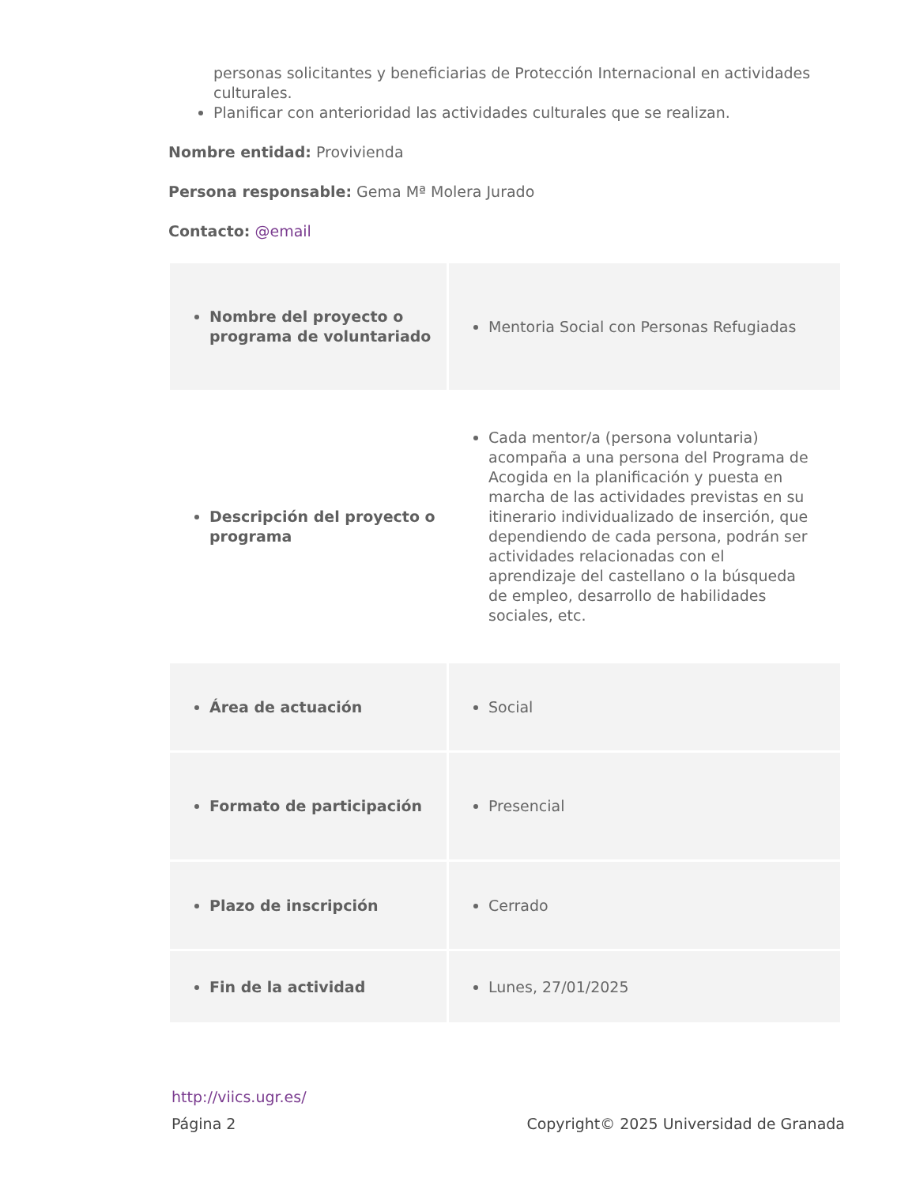personas solicitantes y beneficiarias de Protección Internacional en actividades culturales.
Planificar con anterioridad las actividades culturales que se realizan.
Nombre entidad: Provivienda
Persona responsable: Gema Mª Molera Jurado
Contacto: @email
| Nombre del proyecto o programa de voluntariado | Mentoria Social con Personas Refugiadas |
| Descripción del proyecto o programa | Cada mentor/a (persona voluntaria) acompaña a una persona del Programa de Acogida en la planificación y puesta en marcha de las actividades previstas en su itinerario individualizado de inserción, que dependiendo de cada persona, podrán ser actividades relacionadas con el aprendizaje del castellano o la búsqueda de empleo, desarrollo de habilidades sociales, etc. |
| Área de actuación | Social |
| Formato de participación | Presencial |
| Plazo de inscripción | Cerrado |
| Fin de la actividad | Lunes, 27/01/2025 |
http://viics.ugr.es/
Página 2 Copyright© 2025 Universidad de Granada